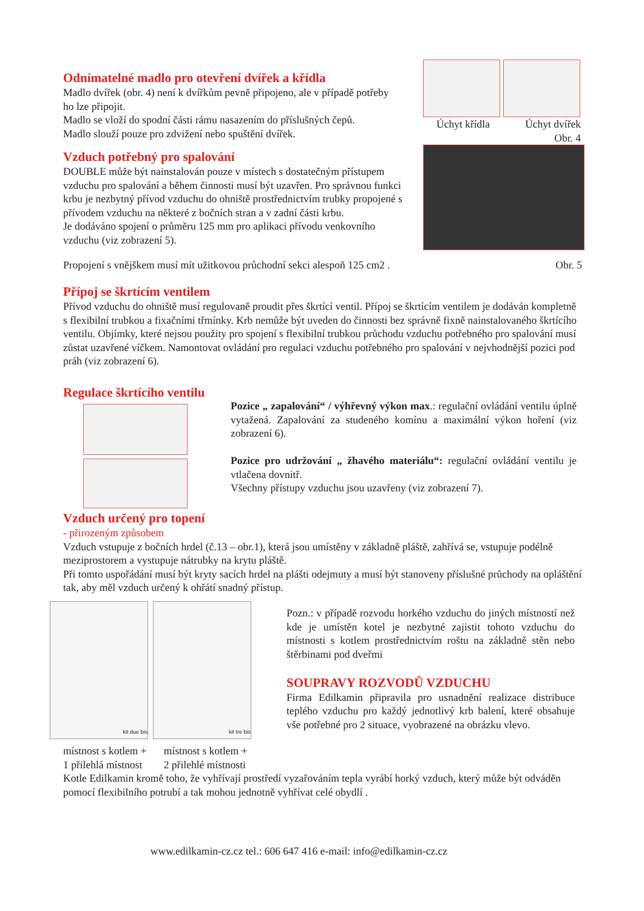Odnímatelné madlo pro otevření dvířek a křídla
Madlo dvířek (obr. 4) není k dvířkům pevně připojeno, ale v případě potřeby ho lze připojit.
Madlo se vloží do spodní části rámu nasazením do příslušných čepů.
Madlo slouží pouze pro zdvižení nebo spuštění dvířek.
Úchyt křídla Úchyt dvířek
Obr. 4
Vzduch potřebný pro spalování
DOUBLE může být nainstalován pouze v místech s dostatečným přístupem vzduchu pro spalování a během činnosti musí být uzavřen. Pro správnou funkci krbu je nezbytný přívod vzduchu do ohniště prostřednictvím trubky propojené s přívodem vzduchu na některé z bočních stran a v zadní části krbu.
Je dodáváno spojení o průměru 125 mm pro aplikaci přívodu venkovního vzduchu (viz zobrazení 5).
Propojení s vnějškem musí mít užitkovou průchodní sekci alespoň 125 cm2 . Obr. 5
Přípoj se škrtícím ventilem
Přívod vzduchu do ohniště musí regulovaně proudit přes škrtící ventil. Přípoj se škrtícím ventilem je dodáván kompletně s flexibilní trubkou a fixačními třmínky. Krb nemůže být uveden do činnosti bez správně fixně nainstalovaného škrtícího ventilu. Objímky, které nejsou použity pro spojení s flexibilní trubkou průchodu vzduchu potřebného pro spalování musí zůstat uzavřené víčkem. Namontovat ovládání pro regulaci vzduchu potřebného pro spalování v nejvhodnější pozici pod práh (viz zobrazení 6).
Regulace škrtícího ventilu
Pozice „ zapalování“ / výhřevný výkon max.: regulační ovládání ventilu úplně vytažená. Zapalování za studeného komínu a maximální výkon hoření (viz zobrazení 6).
Pozice pro udržování „ žhavého materiálu“: regulační ovládání ventilu je vtlačena dovnitř.
Všechny přístupy vzduchu jsou uzavřeny (viz zobrazení 7).
Vzduch určený pro topení
- přirozeným způsobem
Vzduch vstupuje z bočních hrdel (č.13 – obr.1), která jsou umístěny v základně pláště, zahřívá se, vstupuje podélně meziprostorem a vystupuje nátrubky na krytu pláště.
Při tomto uspořádání musí být kryty sacích hrdel na plášti odejmuty a musí být stanoveny příslušné průchody na opláštění tak, aby měl vzduch určený k ohřátí snadný přístup.
kit due bis kit tre bis
Pozn.: v případě rozvodu horkého vzduchu do jiných místností než kde je umístěn kotel je nezbytné zajistit tohoto vzduchu do místnosti s kotlem prostřednictvím roštu na základně stěn nebo štěrbinami pod dveřmi
SOUPRAVY ROZVODŮ VZDUCHU
Firma Edilkamin připravila pro usnadnění realizace distribuce teplého vzduchu pro každý jednotlivý krb balení, které obsahuje vše potřebné pro 2 situace, vyobrazené na obrázku vlevo.
místnost s kotlem +
1 přilehlá místnost místnost s kotlem +
2 přilehlé místnosti
Kotle Edilkamin kromě toho, že vyhřívají prostředí vyzařováním tepla vyrábí horký vzduch, který může být odváděn pomocí flexibilního potrubí a tak mohou jednotně vyhřívat celé obydlí .
www.edilkamin-cz.cz tel.: 606 647 416 e-mail: info@edilkamin-cz.cz